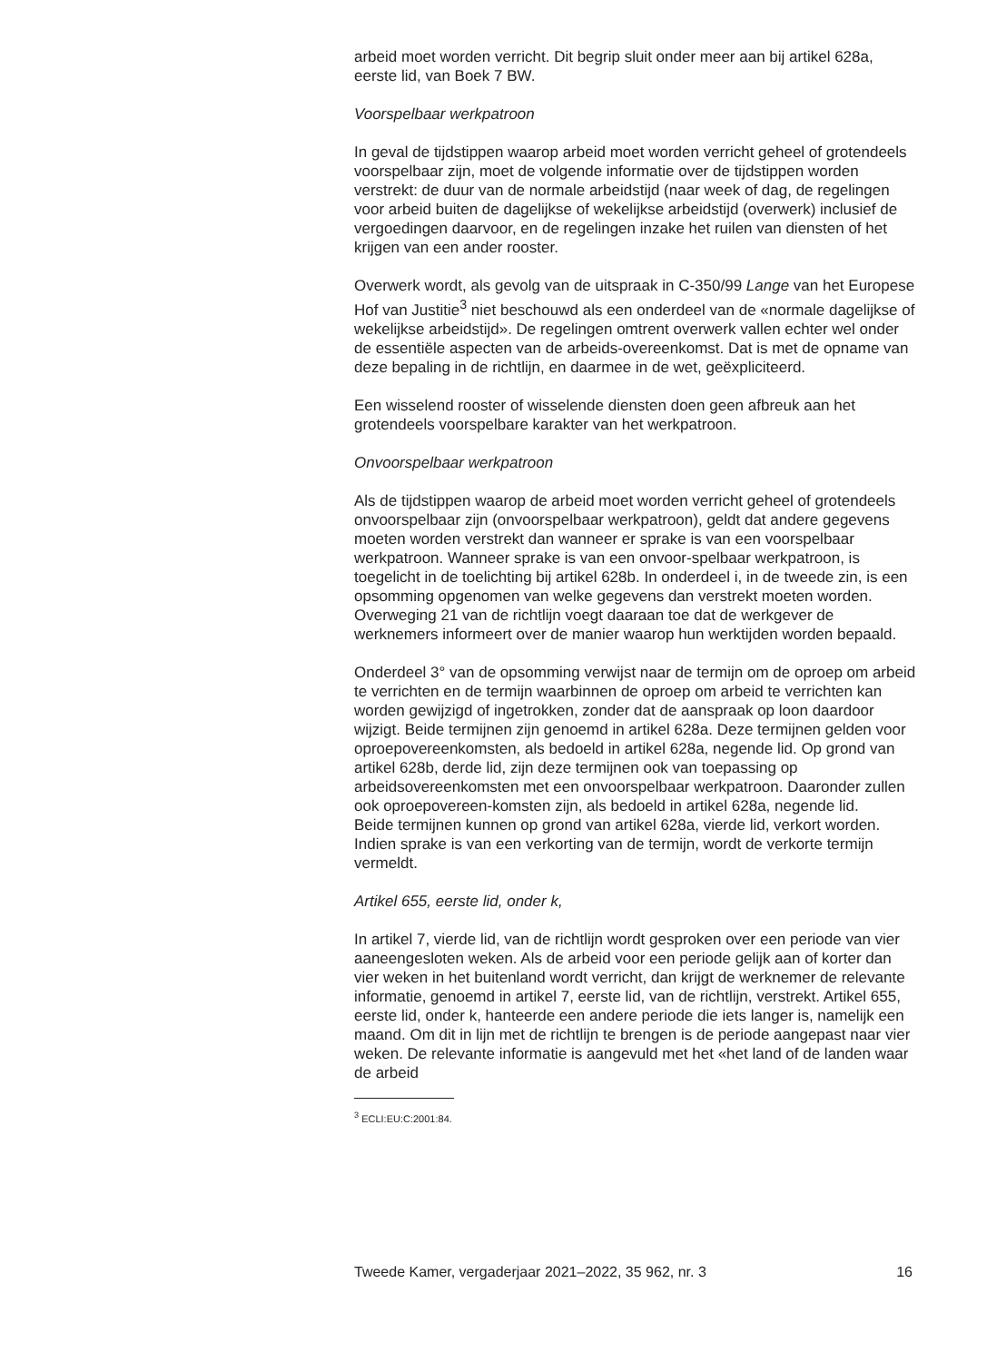arbeid moet worden verricht. Dit begrip sluit onder meer aan bij artikel 628a, eerste lid, van Boek 7 BW.
Voorspelbaar werkpatroon
In geval de tijdstippen waarop arbeid moet worden verricht geheel of grotendeels voorspelbaar zijn, moet de volgende informatie over de tijdstippen worden verstrekt: de duur van de normale arbeidstijd (naar week of dag, de regelingen voor arbeid buiten de dagelijkse of wekelijkse arbeidstijd (overwerk) inclusief de vergoedingen daarvoor, en de regelingen inzake het ruilen van diensten of het krijgen van een ander rooster.
Overwerk wordt, als gevolg van de uitspraak in C-350/99 Lange van het Europese Hof van Justitie<sup>3</sup> niet beschouwd als een onderdeel van de «normale dagelijkse of wekelijkse arbeidstijd». De regelingen omtrent overwerk vallen echter wel onder de essentiële aspecten van de arbeids-overeenkomst. Dat is met de opname van deze bepaling in de richtlijn, en daarmee in de wet, geëxpliciteerd.
Een wisselend rooster of wisselende diensten doen geen afbreuk aan het grotendeels voorspelbare karakter van het werkpatroon.
Onvoorspelbaar werkpatroon
Als de tijdstippen waarop de arbeid moet worden verricht geheel of grotendeels onvoorspelbaar zijn (onvoorspelbaar werkpatroon), geldt dat andere gegevens moeten worden verstrekt dan wanneer er sprake is van een voorspelbaar werkpatroon. Wanneer sprake is van een onvoor-spelbaar werkpatroon, is toegelicht in de toelichting bij artikel 628b. In onderdeel i, in de tweede zin, is een opsomming opgenomen van welke gegevens dan verstrekt moeten worden. Overweging 21 van de richtlijn voegt daaraan toe dat de werkgever de werknemers informeert over de manier waarop hun werktijden worden bepaald.
Onderdeel 3° van de opsomming verwijst naar de termijn om de oproep om arbeid te verrichten en de termijn waarbinnen de oproep om arbeid te verrichten kan worden gewijzigd of ingetrokken, zonder dat de aanspraak op loon daardoor wijzigt. Beide termijnen zijn genoemd in artikel 628a. Deze termijnen gelden voor oproepovereenkomsten, als bedoeld in artikel 628a, negende lid. Op grond van artikel 628b, derde lid, zijn deze termijnen ook van toepassing op arbeidsovereenkomsten met een onvoorspelbaar werkpatroon. Daaronder zullen ook oproepovereen-komsten zijn, als bedoeld in artikel 628a, negende lid.
Beide termijnen kunnen op grond van artikel 628a, vierde lid, verkort worden. Indien sprake is van een verkorting van de termijn, wordt de verkorte termijn vermeldt.
Artikel 655, eerste lid, onder k,
In artikel 7, vierde lid, van de richtlijn wordt gesproken over een periode van vier aaneengesloten weken. Als de arbeid voor een periode gelijk aan of korter dan vier weken in het buitenland wordt verricht, dan krijgt de werknemer de relevante informatie, genoemd in artikel 7, eerste lid, van de richtlijn, verstrekt. Artikel 655, eerste lid, onder k, hanteerde een andere periode die iets langer is, namelijk een maand. Om dit in lijn met de richtlijn te brengen is de periode aangepast naar vier weken. De relevante informatie is aangevuld met het «het land of de landen waar de arbeid
<sup>3</sup> ECLI:EU:C:2001:84.
Tweede Kamer, vergaderjaar 2021–2022, 35 962, nr. 3 16